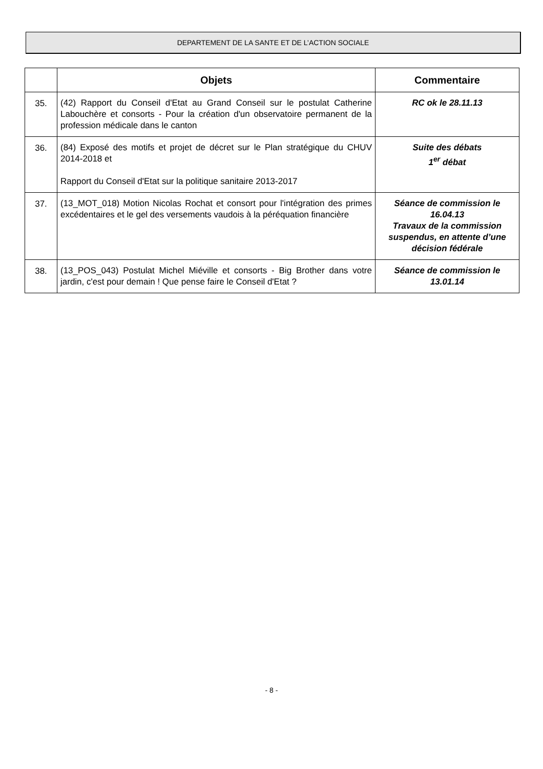DEPARTEMENT DE LA SANTE ET DE L’ACTION SOCIALE
| | Objets | Commentaire |
| --- | --- | --- |
| 35. | (42) Rapport du Conseil d'Etat au Grand Conseil sur le postulat Catherine Labouchère et consorts - Pour la création d'un observatoire permanent de la profession médicale dans le canton | RC ok le 28.11.13 |
| 36. | (84) Exposé des motifs et projet de décret sur le Plan stratégique du CHUV 2014-2018 et Rapport du Conseil d'Etat sur la politique sanitaire 2013-2017 | Suite des débats 1<sup>er</sup> débat |
| 37. | (13_MOT_018) Motion Nicolas Rochat et consort pour l'intégration des primes excédentaires et le gel des versements vaudois à la péréquation financière | Séance de commission le 16.04.13 Travaux de la commission suspendus, en attente d’une décision fédérale |
| 38. | (13_POS_043) Postulat Michel Miéville et consorts - Big Brother dans votre jardin, c'est pour demain ! Que pense faire le Conseil d'Etat ? | Séance de commission le 13.01.14 |
- 8 -